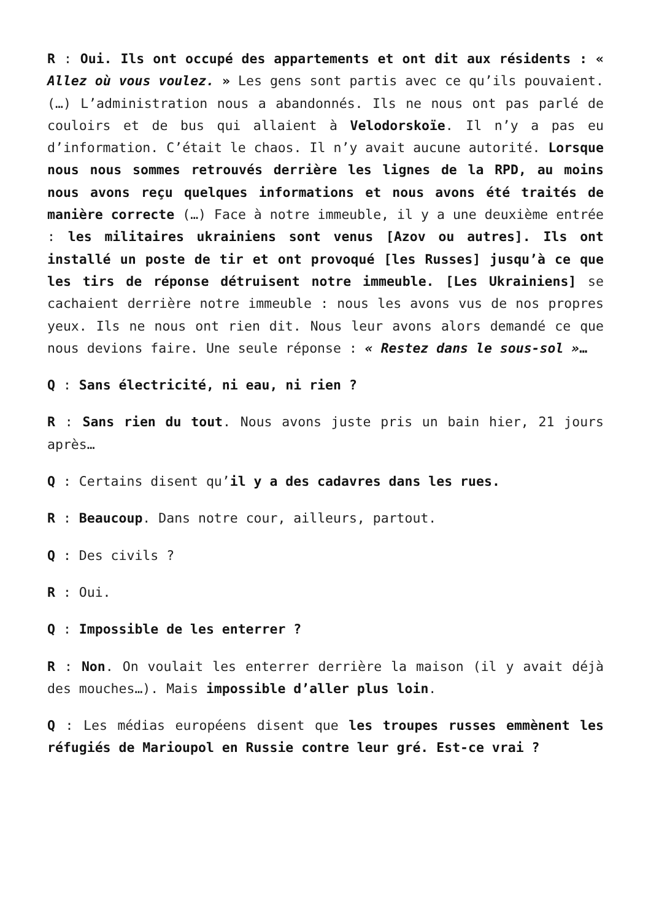R : Oui. Ils ont occupé des appartements et ont dit aux résidents : « Allez où vous voulez. » Les gens sont partis avec ce qu’ils pouvaient. (…) L’administration nous a abandonnés. Ils ne nous ont pas parlé de couloirs et de bus qui allaient à Velodorskoïe. Il n’y a pas eu d’information. C’était le chaos. Il n’y avait aucune autorité. Lorsque nous nous sommes retrouvés derrière les lignes de la RPD, au moins nous avons reçu quelques informations et nous avons été traités de manière correcte (…) Face à notre immeuble, il y a une deuxième entrée : les militaires ukrainiens sont venus [Azov ou autres]. Ils ont installé un poste de tir et ont provoqué [les Russes] jusqu’à ce que les tirs de réponse détruisent notre immeuble. [Les Ukrainiens] se cachaient derrière notre immeuble : nous les avons vus de nos propres yeux. Ils ne nous ont rien dit. Nous leur avons alors demandé ce que nous devions faire. Une seule réponse : « Restez dans le sous-sol »…
Q : Sans électricité, ni eau, ni rien ?
R : Sans rien du tout. Nous avons juste pris un bain hier, 21 jours après…
Q : Certains disent qu’il y a des cadavres dans les rues.
R : Beaucoup. Dans notre cour, ailleurs, partout.
Q : Des civils ?
R : Oui.
Q : Impossible de les enterrer ?
R : Non. On voulait les enterrer derrière la maison (il y avait déjà des mouches…). Mais impossible d’aller plus loin.
Q : Les médias européens disent que les troupes russes emmènent les réfugiés de Marioupol en Russie contre leur gré. Est-ce vrai ?